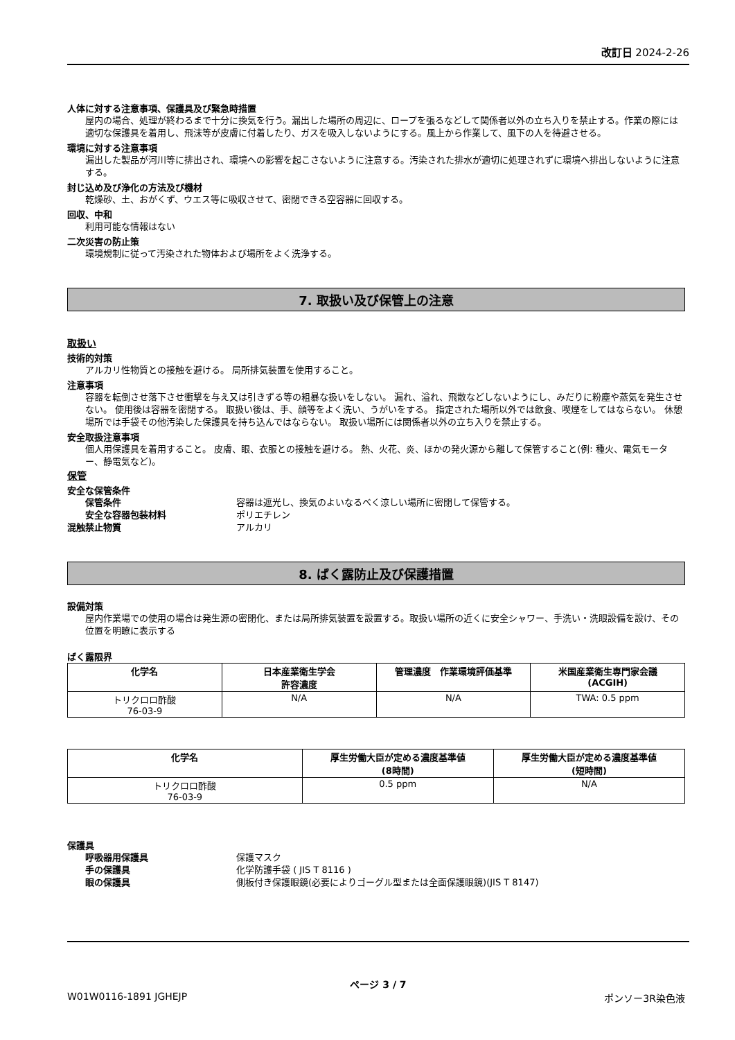改訂日 2024-2-26
人体に対する注意事項、保護具及び緊急時措置
屋内の場合、処理が終わるまで十分に換気を行う。漏出した場所の周辺に、ロープを張るなどして関係者以外の立ち入りを禁止する。作業の際には適切な保護具を着用し、飛沫等が皮膚に付着したり、ガスを吸入しないようにする。風上から作業して、風下の人を待避させる。
環境に対する注意事項
漏出した製品が河川等に排出され、環境への影響を起こさないように注意する。汚染された排水が適切に処理されずに環境へ排出しないように注意する。
封じ込め及び浄化の方法及び機材
乾燥砂、土、おがくず、ウエス等に吸収させて、密閉できる空容器に回収する。
回収、中和
利用可能な情報はない
二次災害の防止策
環境規制に従って汚染された物体および場所をよく洗浄する。
7. 取扱い及び保管上の注意
取扱い
技術的対策
アルカリ性物質との接触を避ける。 局所排気装置を使用すること。
注意事項
容器を転倒させ落下させ衝撃を与え又は引きずる等の粗暴な扱いをしない。 漏れ、溢れ、飛散などしないようにし、みだりに粉塵や蒸気を発生させない。 使用後は容器を密閉する。 取扱い後は、手、顔等をよく洗い、うがいをする。 指定された場所以外では飲食、喫煙をしてはならない。 休憩場所では手袋その他汚染した保護具を持ち込んではならない。 取扱い場所には関係者以外の立ち入りを禁止する。
安全取扱注意事項
個人用保護具を着用すること。 皮膚、眼、衣服との接触を避ける。 熱、火花、炎、ほかの発火源から離して保管すること(例: 種火、電気モーター、静電気など)。
保管
安全な保管条件
保管条件 容器は遮光し、換気のよいなるべく涼しい場所に密閉して保管する。
安全な容器包装材料 ポリエチレン
混触禁止物質 アルカリ
8. ばく露防止及び保護措置
設備対策
屋内作業場での使用の場合は発生源の密閉化、または局所排気装置を設置する。取扱い場所の近くに安全シャワー、手洗い・洗眼設備を設け、その位置を明瞭に表示する
ばく露限界
| 化学名 | 日本産業衛生学会 許容濃度 | 管理濃度 作業環境評価基準 | 米国産業衛生専門家会議 (ACGIH) |
| --- | --- | --- | --- |
| トリクロロ酢酸 76-03-9 | N/A | N/A | TWA: 0.5 ppm |
| 化学名 | 厚生労働大臣が定める濃度基準値 (8時間) | 厚生労働大臣が定める濃度基準値 (短時間) |
| --- | --- | --- |
| トリクロロ酢酸 76-03-9 | 0.5 ppm | N/A |
保護具
呼吸器用保護具 保護マスク
手の保護具 化学防護手袋 ( JIS T 8116 )
眼の保護具 側板付き保護眼鏡(必要によりゴーグル型または全面保護眼鏡)(JIS T 8147)
ページ 3 / 7
W01W0116-1891 JGHEJP ポンソー3R染色液